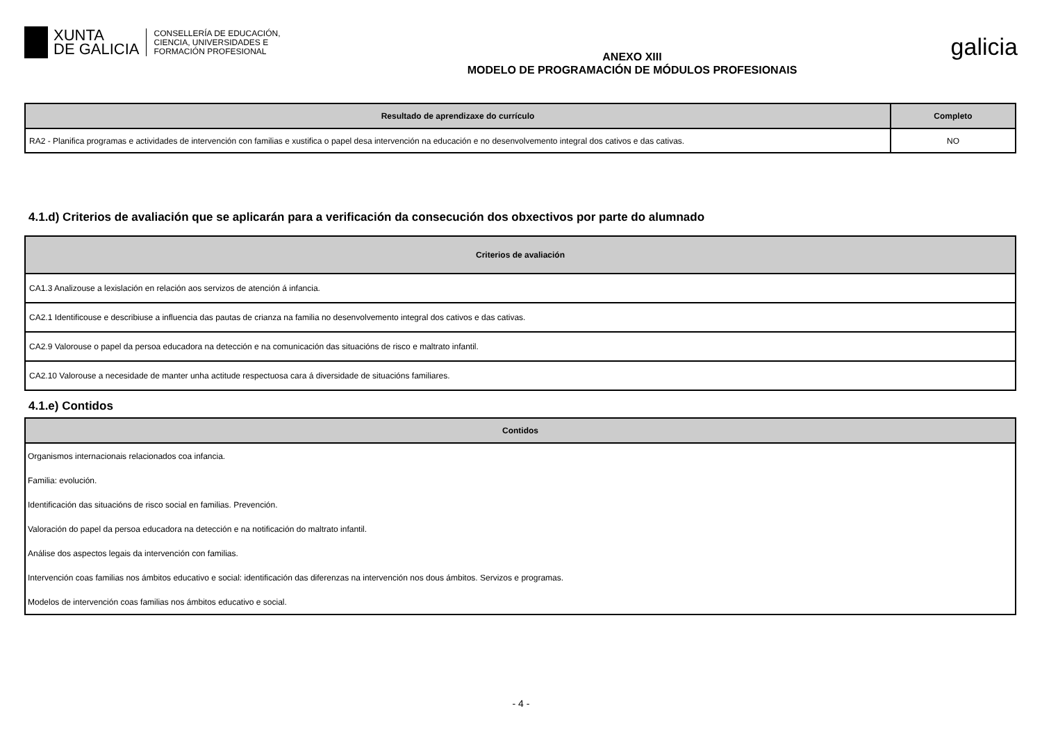XUNTA
DE GALICIA
CONSELLERÍA DE EDUCACIÓN,
CIENCIA, UNIVERSIDADES E
FORMACIÓN PROFESIONAL
ANEXO XIII
MODELO DE PROGRAMACIÓN DE MÓDULOS PROFESIONAIS
galicia
| Resultado de aprendizaxe do currículo | Completo |
| --- | --- |
| RA2 - Planifica programas e actividades de intervención con familias e xustifica o papel desa intervención na educación e no desenvolvemento integral dos cativos e das cativas. | NO |
4.1.d) Criterios de avaliación que se aplicarán para a verificación da consecución dos obxectivos por parte do alumnado
| Criterios de avaliación |
| --- |
| CA1.3 Analizouse a lexislación en relación aos servizos de atención á infancia. |
| CA2.1 Identificouse e describiuse a influencia das pautas de crianza na familia no desenvolvemento integral dos cativos e das cativas. |
| CA2.9 Valorouse o papel da persoa educadora na detección e na comunicación das situacións de risco e maltrato infantil. |
| CA2.10 Valorouse a necesidade de manter unha actitude respectuosa cara á diversidade de situacións familiares. |
4.1.e) Contidos
| Contidos |
| --- |
| Organismos internacionais relacionados coa infancia. |
| Familia: evolución. |
| Identificación das situacións de risco social en familias. Prevención. |
| Valoración do papel da persoa educadora na detección e na notificación do maltrato infantil. |
| Análise dos aspectos legais da intervención con familias. |
| Intervención coas familias nos ámbitos educativo e social: identificación das diferenzas na intervención nos dous ámbitos. Servizos e programas. |
| Modelos de intervención coas familias nos ámbitos educativo e social. |
- 4 -